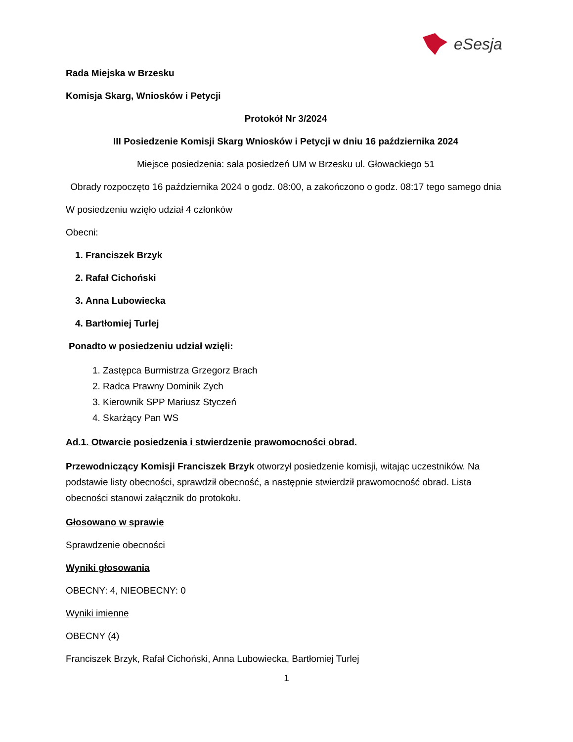eSesja
Rada Miejska w Brzesku
Komisja Skarg, Wniosków i Petycji
Protokół Nr 3/2024
III Posiedzenie Komisji Skarg Wniosków i Petycji w dniu 16 października 2024
Miejsce posiedzenia: sala posiedzeń UM w Brzesku ul. Głowackiego 51
Obrady rozpoczęto 16 października 2024 o godz. 08:00, a zakończono o godz. 08:17 tego samego dnia
W posiedzeniu wzięło udział 4 członków
Obecni:
1. Franciszek Brzyk
2. Rafał Cichoński
3. Anna Lubowiecka
4. Bartłomiej Turlej
Ponadto w posiedzeniu udział wzięli:
1. Zastępca Burmistrza Grzegorz Brach
2. Radca Prawny Dominik Zych
3. Kierownik SPP Mariusz Styczeń
4. Skarżący Pan WS
Ad.1. Otwarcie posiedzenia i stwierdzenie prawomocności obrad.
Przewodniczący Komisji Franciszek Brzyk otworzył posiedzenie komisji, witając uczestników. Na podstawie listy obecności, sprawdził obecność, a następnie stwierdził prawomocność obrad. Lista obecności stanowi załącznik do protokołu.
Głosowano w sprawie
Sprawdzenie obecności
Wyniki głosowania
OBECNY: 4, NIEOBECNY: 0
Wyniki imienne
OBECNY (4)
Franciszek Brzyk, Rafał Cichoński, Anna Lubowiecka, Bartłomiej Turlej
1